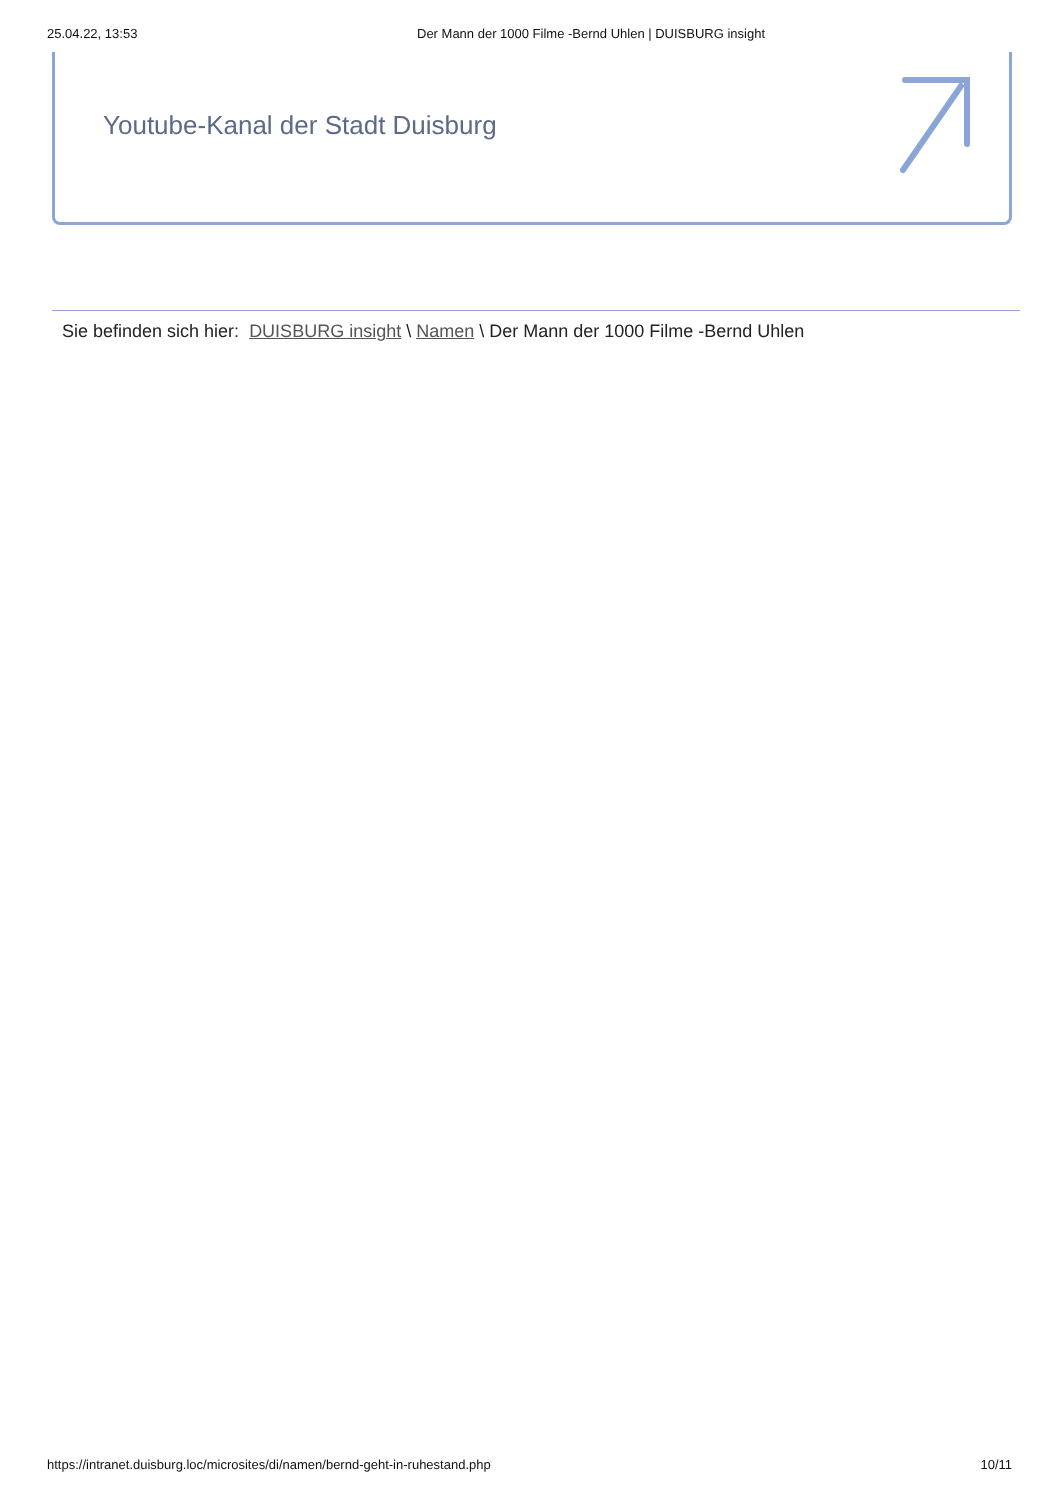25.04.22, 13:53 Der Mann der 1000 Filme -Bernd Uhlen | DUISBURG insight
Youtube-Kanal der Stadt Duisburg
Sie befinden sich hier: DUISBURG insight \ Namen \ Der Mann der 1000 Filme -Bernd Uhlen
https://intranet.duisburg.loc/microsites/di/namen/bernd-geht-in-ruhestand.php 10/11